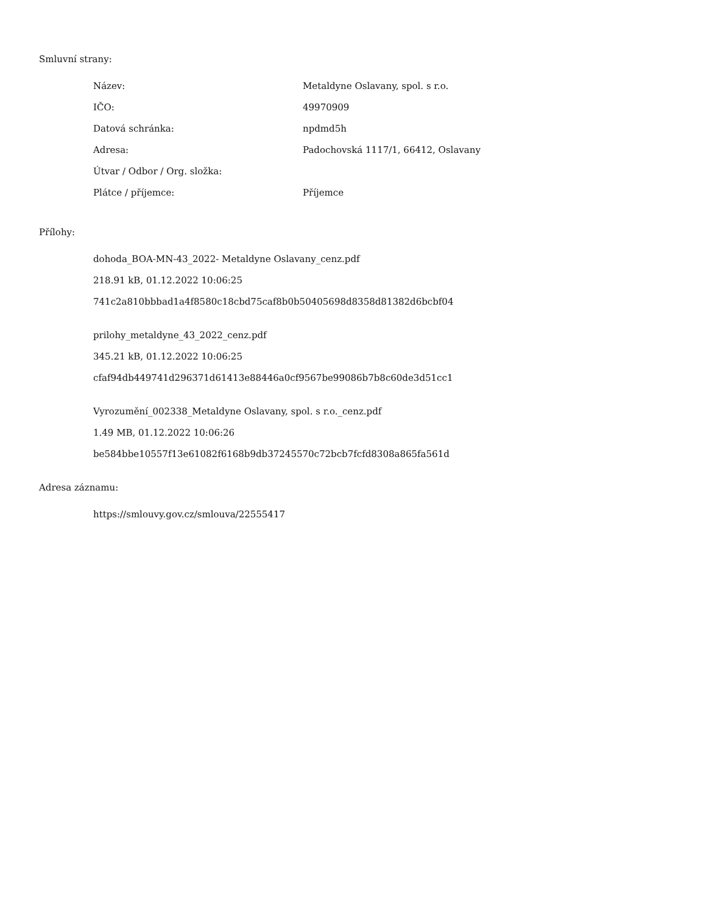Smluvní strany:
| Název: | Metaldyne Oslavany, spol. s r.o. |
| IČO: | 49970909 |
| Datová schránka: | npdmd5h |
| Adresa: | Padochovská 1117/1, 66412, Oslavany |
| Útvar / Odbor / Org. složka: | |
| Plátce / příjemce: | Příjemce |
Přílohy:
dohoda_BOA-MN-43_2022- Metaldyne Oslavany_cenz.pdf
218.91 kB, 01.12.2022 10:06:25
741c2a810bbbad1a4f8580c18cbd75caf8b0b50405698d8358d81382d6bcbf04
prilohy_metaldyne_43_2022_cenz.pdf
345.21 kB, 01.12.2022 10:06:25
cfaf94db449741d296371d61413e88446a0cf9567be99086b7b8c60de3d51cc1
Vyrozumění_002338_Metaldyne Oslavany, spol. s r.o._cenz.pdf
1.49 MB, 01.12.2022 10:06:26
be584bbe10557f13e61082f6168b9db37245570c72bcb7fcfd8308a865fa561d
Adresa záznamu:
https://smlouvy.gov.cz/smlouva/22555417